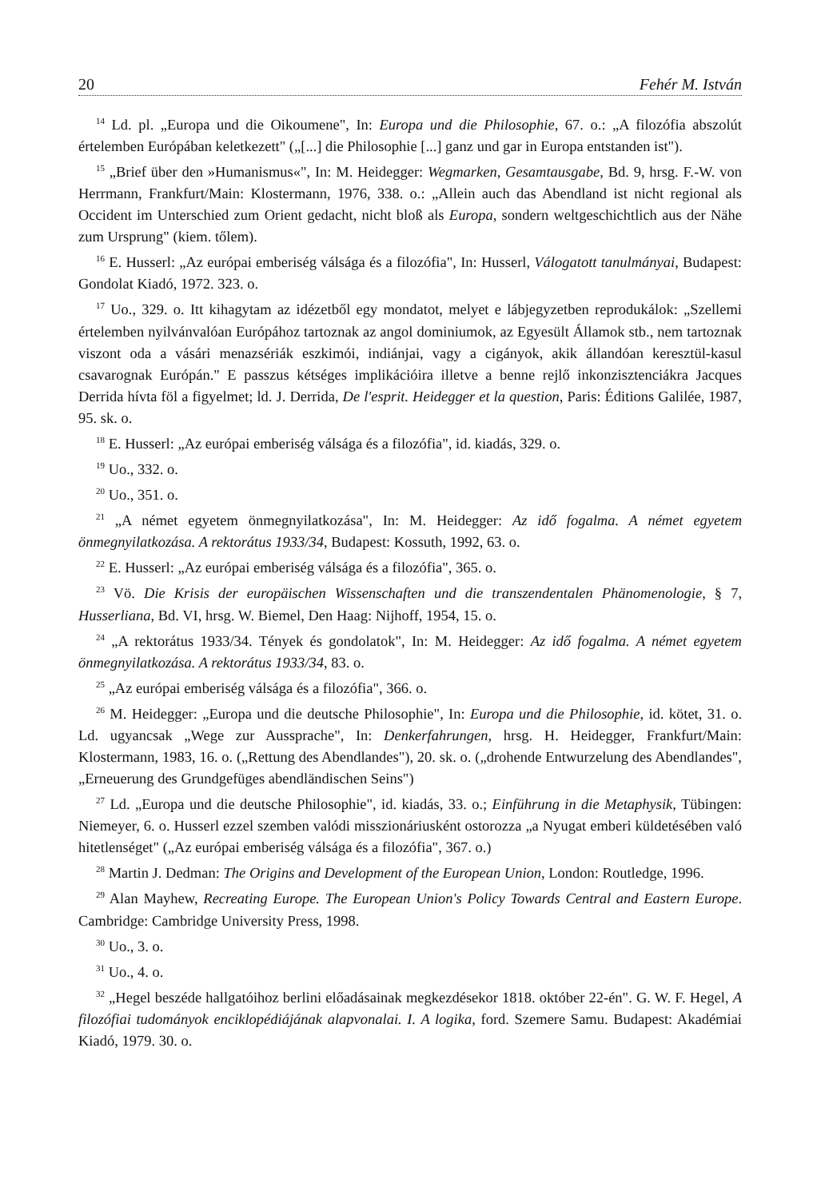20 Fehér M. István
<sup>14</sup> Ld. pl. „Europa und die Oikoumene", In: Europa und die Philosophie, 67. o.: „A filozófia abszolút értelemben Európában keletkezett" („[...] die Philosophie [...] ganz und gar in Europa entstanden ist").
<sup>15</sup> „Brief über den »Humanismus«", In: M. Heidegger: Wegmarken, Gesamtausgabe, Bd. 9, hrsg. F.-W. von Herrmann, Frankfurt/Main: Klostermann, 1976, 338. o.: „Allein auch das Abendland ist nicht regional als Occident im Unterschied zum Orient gedacht, nicht bloß als Europa, sondern weltgeschichtlich aus der Nähe zum Ursprung" (kiem. tőlem).
<sup>16</sup> E. Husserl: „Az európai emberiség válsága és a filozófia", In: Husserl, Válogatott tanulmányai, Budapest: Gondolat Kiadó, 1972. 323. o.
<sup>17</sup> Uo., 329. o. Itt kihagytam az idézetből egy mondatot, melyet e lábjegyzetben reprodukálok: „Szellemi értelemben nyilvánvalóan Európához tartoznak az angol dominiumok, az Egyesült Államok stb., nem tartoznak viszont oda a vásári menazsériák eszkimói, indiánjai, vagy a cigányok, akik állandóan keresztül-kasul csavarognak Európán." E passzus kétséges implikációira illetve a benne rejlő inkonzisztenciákra Jacques Derrida hívta föl a figyelmet; ld. J. Derrida, De l'esprit. Heidegger et la question, Paris: Éditions Galilée, 1987, 95. sk. o.
<sup>18</sup> E. Husserl: „Az európai emberiség válsága és a filozófia", id. kiadás, 329. o.
<sup>19</sup> Uo., 332. o.
<sup>20</sup> Uo., 351. o.
<sup>21</sup> „A német egyetem önmegnyilatkozása", In: M. Heidegger: Az idő fogalma. A német egyetem önmegnyilatkozása. A rektorátus 1933/34, Budapest: Kossuth, 1992, 63. o.
<sup>22</sup> E. Husserl: „Az európai emberiség válsága és a filozófia", 365. o.
<sup>23</sup> Vö. Die Krisis der europäischen Wissenschaften und die transzendentalen Phänomenologie, § 7, Husserliana, Bd. VI, hrsg. W. Biemel, Den Haag: Nijhoff, 1954, 15. o.
<sup>24</sup> „A rektorátus 1933/34. Tények és gondolatok", In: M. Heidegger: Az idő fogalma. A német egyetem önmegnyilatkozása. A rektorátus 1933/34, 83. o.
<sup>25</sup> „Az európai emberiség válsága és a filozófia", 366. o.
<sup>26</sup> M. Heidegger: „Europa und die deutsche Philosophie", In: Europa und die Philosophie, id. kötet, 31. o. Ld. ugyancsak „Wege zur Aussprache", In: Denkerfahrungen, hrsg. H. Heidegger, Frankfurt/Main: Klostermann, 1983, 16. o. („Rettung des Abendlandes"), 20. sk. o. („drohende Entwurzelung des Abendlandes", „Erneuerung des Grundgefüges abendländischen Seins")
<sup>27</sup> Ld. „Europa und die deutsche Philosophie", id. kiadás, 33. o.; Einführung in die Metaphysik, Tübingen: Niemeyer, 6. o. Husserl ezzel szemben valódi misszionáriusként ostorozza „a Nyugat emberi küldetésében való hitetlenséget" („Az európai emberiség válsága és a filozófia", 367. o.)
<sup>28</sup> Martin J. Dedman: The Origins and Development of the European Union, London: Routledge, 1996.
<sup>29</sup> Alan Mayhew, Recreating Europe. The European Union's Policy Towards Central and Eastern Europe. Cambridge: Cambridge University Press, 1998.
<sup>30</sup> Uo., 3. o.
<sup>31</sup> Uo., 4. o.
<sup>32</sup> „Hegel beszéde hallgatóihoz berlini előadásainak megkezdésekor 1818. október 22-én". G. W. F. Hegel, A filozófiai tudományok enciklopédiájának alapvonalai. I. A logika, ford. Szemere Samu. Budapest: Akadémiai Kiadó, 1979. 30. o.